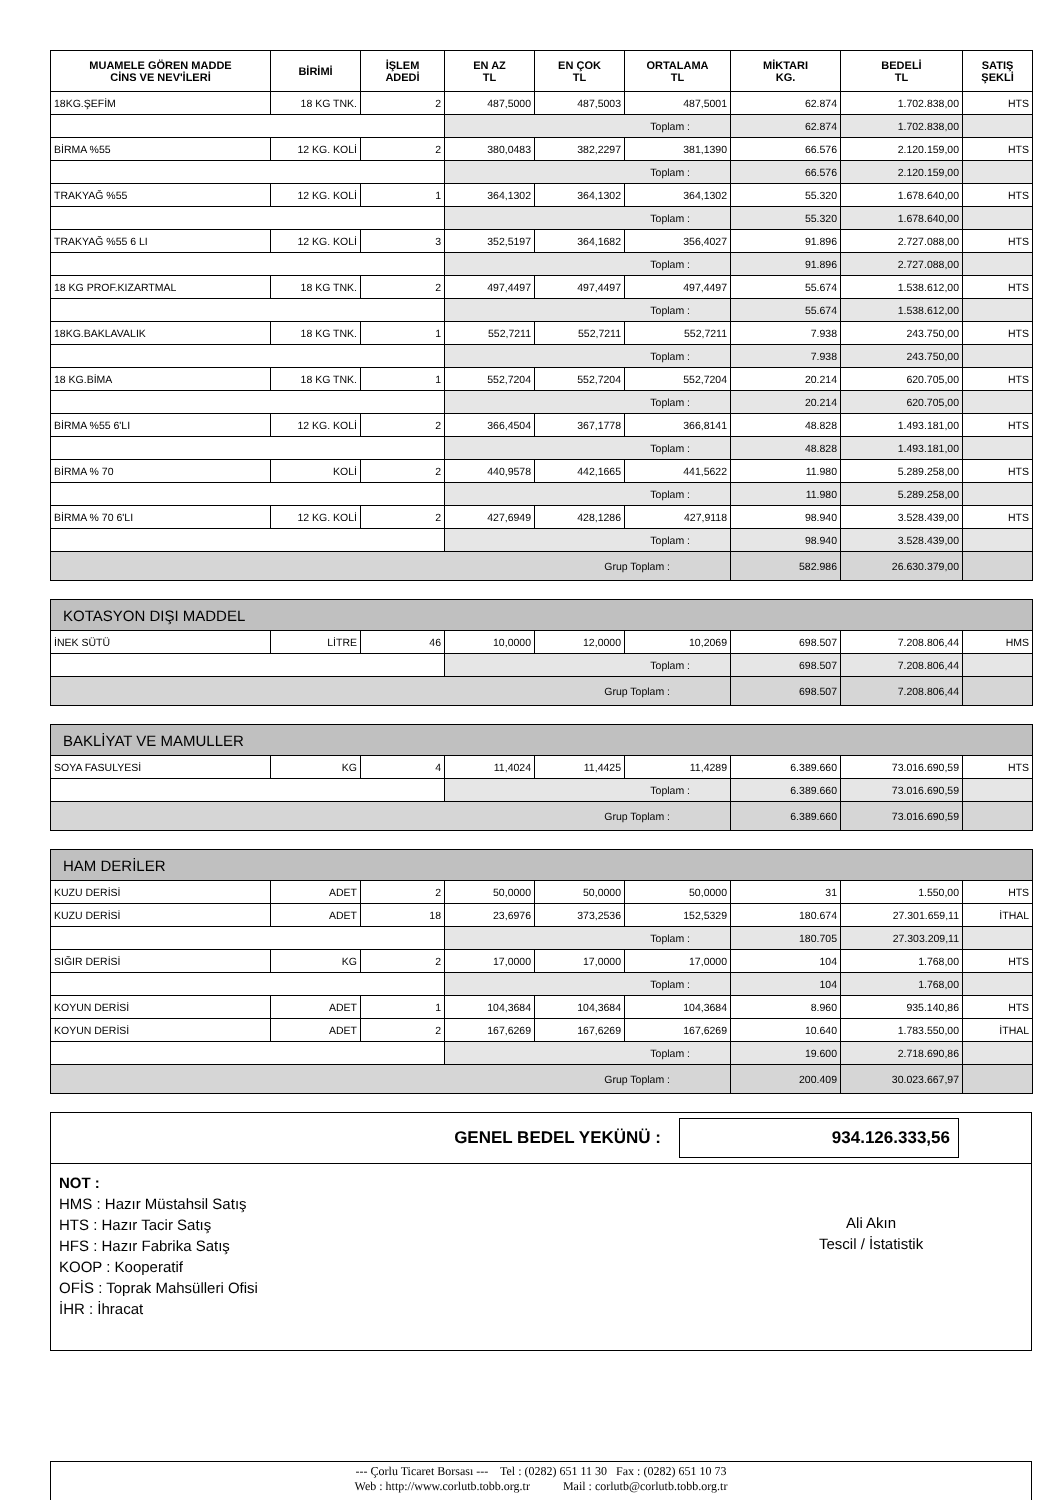| MUAMELE GÖREN MADDE CİNS VE NEV'İLERİ | BİRİMİ | İŞLEM ADEDİ | EN AZ TL | EN ÇOK TL | ORTALAMA TL | MİKTARI KG. | BEDELİ TL | SATIŞ ŞEKLİ |
| --- | --- | --- | --- | --- | --- | --- | --- | --- |
| 18KG.ŞEFİM | 18 KG TNK. | 2 | 487,5000 | 487,5003 | 487,5001 | 62.874 | 1.702.838,00 | HTS |
| | | | Toplam : | | | 62.874 | 1.702.838,00 | |
| BİRMA %55 | 12 KG. KOLİ | 2 | 380,0483 | 382,2297 | 381,1390 | 66.576 | 2.120.159,00 | HTS |
| | | | Toplam : | | | 66.576 | 2.120.159,00 | |
| TRAKYAĞ %55 | 12 KG. KOLİ | 1 | 364,1302 | 364,1302 | 364,1302 | 55.320 | 1.678.640,00 | HTS |
| | | | Toplam : | | | 55.320 | 1.678.640,00 | |
| TRAKYAĞ %55 6 LI | 12 KG. KOLİ | 3 | 352,5197 | 364,1682 | 356,4027 | 91.896 | 2.727.088,00 | HTS |
| | | | Toplam : | | | 91.896 | 2.727.088,00 | |
| 18 KG PROF.KIZARTMAL | 18 KG TNK. | 2 | 497,4497 | 497,4497 | 497,4497 | 55.674 | 1.538.612,00 | HTS |
| | | | Toplam : | | | 55.674 | 1.538.612,00 | |
| 18KG.BAKLAVALIK | 18 KG TNK. | 1 | 552,7211 | 552,7211 | 552,7211 | 7.938 | 243.750,00 | HTS |
| | | | Toplam : | | | 7.938 | 243.750,00 | |
| 18 KG.BİMA | 18 KG TNK. | 1 | 552,7204 | 552,7204 | 552,7204 | 20.214 | 620.705,00 | HTS |
| | | | Toplam : | | | 20.214 | 620.705,00 | |
| BİRMA %55 6'LI | 12 KG. KOLİ | 2 | 366,4504 | 367,1778 | 366,8141 | 48.828 | 1.493.181,00 | HTS |
| | | | Toplam : | | | 48.828 | 1.493.181,00 | |
| BİRMA % 70 | KOLİ | 2 | 440,9578 | 442,1665 | 441,5622 | 11.980 | 5.289.258,00 | HTS |
| | | | Toplam : | | | 11.980 | 5.289.258,00 | |
| BİRMA % 70 6'LI | 12 KG. KOLİ | 2 | 427,6949 | 428,1286 | 427,9118 | 98.940 | 3.528.439,00 | HTS |
| | | | Toplam : | | | 98.940 | 3.528.439,00 | |
| Grup Toplam : | | | | | | 582.986 | 26.630.379,00 | |
| KOTASYON DIŞI MADDEL | | | | | | | | |
| İNEK SÜTÜ | LİTRE | 46 | 10,0000 | 12,0000 | 10,2069 | 698.507 | 7.208.806,44 | HMS |
| | | | Toplam : | | | 698.507 | 7.208.806,44 | |
| Grup Toplam : | | | | | | 698.507 | 7.208.806,44 | |
| BAKLİYAT VE MAMULLER | | | | | | | | |
| SOYA FASULYESİ | KG | 4 | 11,4024 | 11,4425 | 11,4289 | 6.389.660 | 73.016.690,59 | HTS |
| | | | Toplam : | | | 6.389.660 | 73.016.690,59 | |
| Grup Toplam : | | | | | | 6.389.660 | 73.016.690,59 | |
| HAM DERİLER | | | | | | | | |
| KUZU DERİSİ | ADET | 2 | 50,0000 | 50,0000 | 50,0000 | 31 | 1.550,00 | HTS |
| KUZU DERİSİ | ADET | 18 | 23,6976 | 373,2536 | 152,5329 | 180.674 | 27.301.659,11 | İTHAL |
| | | | Toplam : | | | 180.705 | 27.303.209,11 | |
| SIĞIR DERİSİ | KG | 2 | 17,0000 | 17,0000 | 17,0000 | 104 | 1.768,00 | HTS |
| | | | Toplam : | | | 104 | 1.768,00 | |
| KOYUN DERİSİ | ADET | 1 | 104,3684 | 104,3684 | 104,3684 | 8.960 | 935.140,86 | HTS |
| KOYUN DERİSİ | ADET | 2 | 167,6269 | 167,6269 | 167,6269 | 10.640 | 1.783.550,00 | İTHAL |
| | | | Toplam : | | | 19.600 | 2.718.690,86 | |
| Grup Toplam : | | | | | | 200.409 | 30.023.667,97 | |
GENEL BEDEL YEKÜNÜ : 934.126.333,56
NOT :
HMS : Hazır Müstahsil Satış
HTS : Hazır Tacir Satış
HFS : Hazır Fabrika Satış
KOOP : Kooperatif
OFİS : Toprak Mahsülleri Ofisi
İHR : İhracat
Ali Akın
Tescil / İstatistik
--- Çorlu Ticaret Borsası --- Tel : (0282) 651 11 30 Fax : (0282) 651 10 73
Web : http://www.corlutb.tobb.org.tr Mail : corlutb@corlutb.tobb.org.tr